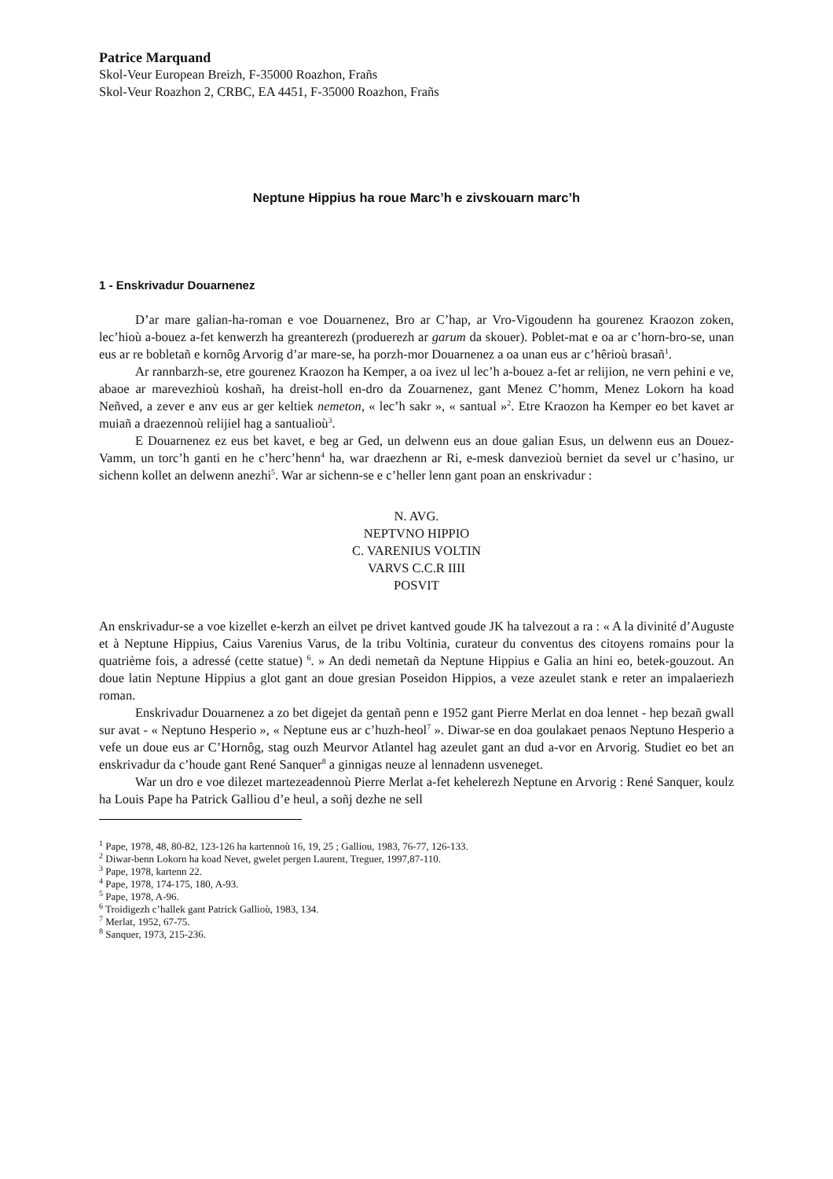Patrice Marquand
Skol-Veur European Breizh, F-35000 Roazhon, Frañs
Skol-Veur Roazhon 2, CRBC, EA 4451, F-35000 Roazhon, Frañs
Neptune Hippius ha roue Marc’h e zivskouarn marc’h
1 - Enskrivadur Douarnenez
D’ar mare galian-ha-roman e voe Douarnenez, Bro ar C’hap, ar Vro-Vigoudenn ha gourenez Kraozon zoken, lec’hioù a-bouez a-fet kenwerzh ha greanterezh (produerezh ar garum da skouer). Poblet-mat e oa ar c’horn-bro-se, unan eus ar re bobletañ e kornôg Arvorig d’ar mare-se, ha porzh-mor Douarnenez a oa unan eus ar c’hêrioù brasañ<sup>1</sup>.
Ar rannbarzh-se, etre gourenez Kraozon ha Kemper, a oa ivez ul lec’h a-bouez a-fet ar relijion, ne vern pehini e ve, abaoe ar marevezhioù koshañ, ha dreist-holl en-dro da Zouarnenez, gant Menez C’homm, Menez Lokorn ha koad Neñved, a zever e anv eus ar ger keltiek nemeton, « lec’h sakr », « santual »<sup>2</sup>. Etre Kraozon ha Kemper eo bet kavet ar muiañ a draezennoù relijiel hag a santualioù<sup>3</sup>.
E Douarnenez ez eus bet kavet, e beg ar Ged, un delwenn eus an doue galian Esus, un delwenn eus an Douez-Vamm, un torc’h ganti en he c’herc’henn<sup>4</sup> ha, war draezhenn ar Ri, e-mesk danvezioù berniet da sevel ur c’hasino, ur sichenn kollet an delwenn anezhi<sup>5</sup>. War ar sichenn-se e c’heller lenn gant poan an enskrivadur :
N. AVG.
NEPTVNO HIPPIO
C. VARENIUS VOLTIN
VARVS C.C.R IIII
POSVIT
An enskrivadur-se a voe kizellet e-kerzh an eilvet pe drivet kantved goude JK ha talvezout a ra : « A la divinité d’Auguste et à Neptune Hippius, Caius Varenius Varus, de la tribu Voltinia, curateur du conventus des citoyens romains pour la quatrième fois, a adressé (cette statue) <sup>6</sup>. » An dedi nemetañ da Neptune Hippius e Galia an hini eo, betek-gouzout. An doue latin Neptune Hippius a glot gant an doue gresian Poseidon Hippios, a veze azeulet stank e reter an impalaeriezh roman.
Enskrivadur Douarnenez a zo bet digejet da gentañ penn e 1952 gant Pierre Merlat en doa lennet - hep bezañ gwall sur avat - « Neptuno Hesperio », « Neptune eus ar c’huzh-heol<sup>7</sup> ». Diwar-se en doa goulakaet penaos Neptuno Hesperio a vefe un doue eus ar C’Hornôg, stag ouzh Meurvor Atlantel hag azeulet gant an dud a-vor en Arvorig. Studiet eo bet an enskrivadur da c’houde gant René Sanquer<sup>8</sup> a ginnigas neuze al lennadenn usveneget.
War un dro e voe dilezet martezeadennoù Pierre Merlat a-fet kehelerezh Neptune en Arvorig : René Sanquer, koulz ha Louis Pape ha Patrick Galliou d’e heul, a soñj dezhe ne sell
<sup>1</sup> Pape, 1978, 48, 80-82, 123-126 ha kartennoù 16, 19, 25 ; Galliou, 1983, 76-77, 126-133.
<sup>2</sup> Diwar-benn Lokorn ha koad Nevet, gwelet pergen Laurent, Treguer, 1997,87-110.
<sup>3</sup> Pape, 1978, kartenn 22.
<sup>4</sup> Pape, 1978, 174-175, 180, A-93.
<sup>5</sup> Pape, 1978, A-96.
<sup>6</sup> Troidigezh c’hallek gant Patrick Gallioù, 1983, 134.
<sup>7</sup> Merlat, 1952, 67-75.
<sup>8</sup> Sanquer, 1973, 215-236.